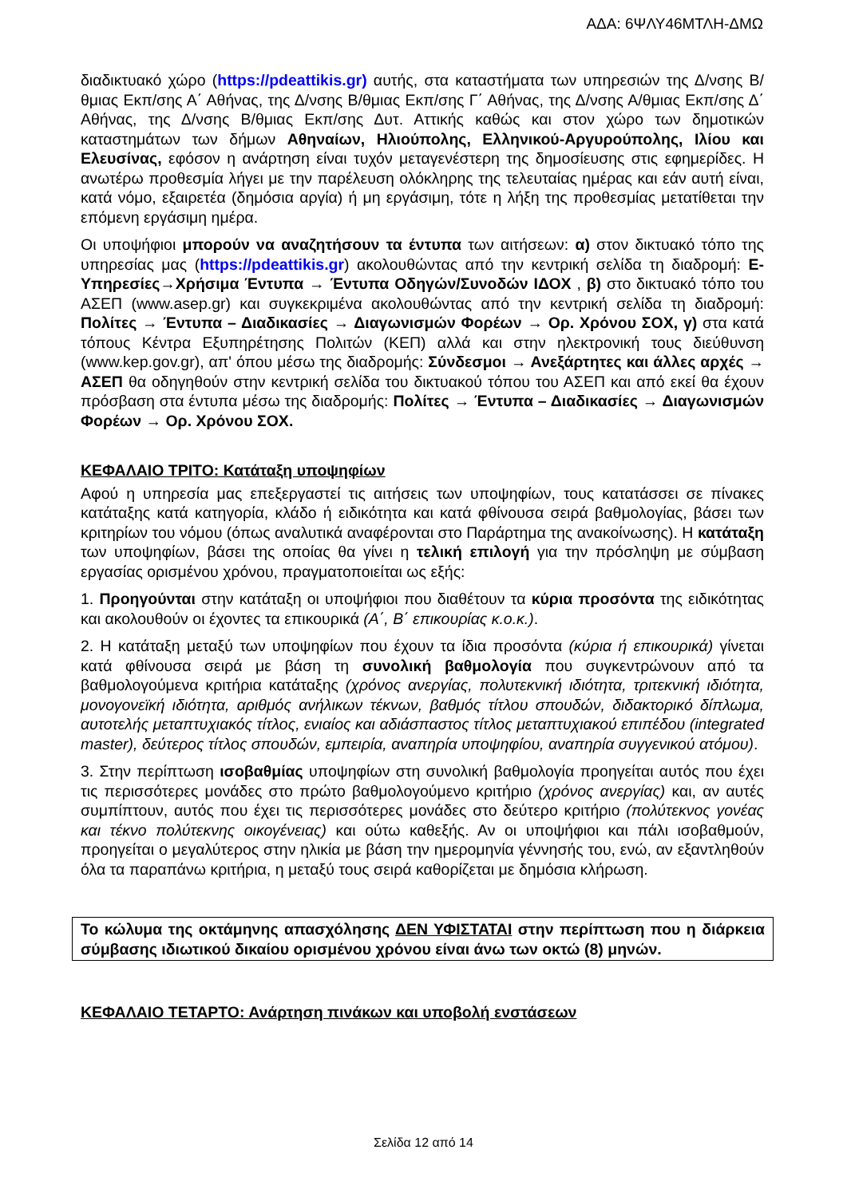ΑΔΑ: 6ΨΛΥ46ΜΤΛΗ-ΔΜΩ
διαδικτυακό χώρο (https://pdeattikis.gr) αυτής, στα καταστήματα των υπηρεσιών της Δ/νσης Β/θμιας Εκπ/σης Α΄ Αθήνας, της Δ/νσης Β/θμιας Εκπ/σης Γ΄ Αθήνας, της Δ/νσης Α/θμιας Εκπ/σης Δ΄ Αθήνας, της Δ/νσης Β/θμιας Εκπ/σης Δυτ. Αττικής καθώς και στον χώρο των δημοτικών καταστημάτων των δήμων Αθηναίων, Ηλιούπολης, Ελληνικού-Αργυρούπολης, Ιλίου και Ελευσίνας, εφόσον η ανάρτηση είναι τυχόν μεταγενέστερη της δημοσίευσης στις εφημερίδες. Η ανωτέρω προθεσμία λήγει με την παρέλευση ολόκληρης της τελευταίας ημέρας και εάν αυτή είναι, κατά νόμο, εξαιρετέα (δημόσια αργία) ή μη εργάσιμη, τότε η λήξη της προθεσμίας μετατίθεται την επόμενη εργάσιμη ημέρα.
Οι υποψήφιοι μπορούν να αναζητήσουν τα έντυπα των αιτήσεων: α) στον δικτυακό τόπο της υπηρεσίας μας (https://pdeattikis.gr) ακολουθώντας από την κεντρική σελίδα τη διαδρομή: Ε-Υπηρεσίες→Χρήσιμα Έντυπα → Έντυπα Οδηγών/Συνοδών ΙΔΟΧ , β) στο δικτυακό τόπο του ΑΣΕΠ (www.asep.gr) και συγκεκριμένα ακολουθώντας από την κεντρική σελίδα τη διαδρομή: Πολίτες → Έντυπα – Διαδικασίες → Διαγωνισμών Φορέων → Ορ. Χρόνου ΣΟΧ, γ) στα κατά τόπους Κέντρα Εξυπηρέτησης Πολιτών (ΚΕΠ) αλλά και στην ηλεκτρονική τους διεύθυνση (www.kep.gov.gr), απ' όπου μέσω της διαδρομής: Σύνδεσμοι → Ανεξάρτητες και άλλες αρχές → ΑΣΕΠ θα οδηγηθούν στην κεντρική σελίδα του δικτυακού τόπου του ΑΣΕΠ και από εκεί θα έχουν πρόσβαση στα έντυπα μέσω της διαδρομής: Πολίτες → Έντυπα – Διαδικασίες → Διαγωνισμών Φορέων → Ορ. Χρόνου ΣΟΧ.
ΚΕΦΑΛΑΙΟ ΤΡΙΤΟ: Κατάταξη υποψηφίων
Αφού η υπηρεσία μας επεξεργαστεί τις αιτήσεις των υποψηφίων, τους κατατάσσει σε πίνακες κατάταξης κατά κατηγορία, κλάδο ή ειδικότητα και κατά φθίνουσα σειρά βαθμολογίας, βάσει των κριτηρίων του νόμου (όπως αναλυτικά αναφέρονται στο Παράρτημα της ανακοίνωσης). Η κατάταξη των υποψηφίων, βάσει της οποίας θα γίνει η τελική επιλογή για την πρόσληψη με σύμβαση εργασίας ορισμένου χρόνου, πραγματοποιείται ως εξής:
1. Προηγούνται στην κατάταξη οι υποψήφιοι που διαθέτουν τα κύρια προσόντα της ειδικότητας και ακολουθούν οι έχοντες τα επικουρικά (Α΄, Β΄ επικουρίας κ.ο.κ.).
2. Η κατάταξη μεταξύ των υποψηφίων που έχουν τα ίδια προσόντα (κύρια ή επικουρικά) γίνεται κατά φθίνουσα σειρά με βάση τη συνολική βαθμολογία που συγκεντρώνουν από τα βαθμολογούμενα κριτήρια κατάταξης (χρόνος ανεργίας, πολυτεκνική ιδιότητα, τριτεκνική ιδιότητα, μονογονεϊκή ιδιότητα, αριθμός ανήλικων τέκνων, βαθμός τίτλου σπουδών, διδακτορικό δίπλωμα, αυτοτελής μεταπτυχιακός τίτλος, ενιαίος και αδιάσπαστος τίτλος μεταπτυχιακού επιπέδου (integrated master), δεύτερος τίτλος σπουδών, εμπειρία, αναπηρία υποψηφίου, αναπηρία συγγενικού ατόμου).
3. Στην περίπτωση ισοβαθμίας υποψηφίων στη συνολική βαθμολογία προηγείται αυτός που έχει τις περισσότερες μονάδες στο πρώτο βαθμολογούμενο κριτήριο (χρόνος ανεργίας) και, αν αυτές συμπίπτουν, αυτός που έχει τις περισσότερες μονάδες στο δεύτερο κριτήριο (πολύτεκνος γονέας και τέκνο πολύτεκνης οικογένειας) και ούτω καθεξής. Αν οι υποψήφιοι και πάλι ισοβαθμούν, προηγείται ο μεγαλύτερος στην ηλικία με βάση την ημερομηνία γέννησής του, ενώ, αν εξαντληθούν όλα τα παραπάνω κριτήρια, η μεταξύ τους σειρά καθορίζεται με δημόσια κλήρωση.
Το κώλυμα της οκτάμηνης απασχόλησης ΔΕΝ ΥΦΙΣΤΑΤΑΙ στην περίπτωση που η διάρκεια σύμβασης ιδιωτικού δικαίου ορισμένου χρόνου είναι άνω των οκτώ (8) μηνών.
ΚΕΦΑΛΑΙΟ ΤΕΤΑΡΤΟ: Ανάρτηση πινάκων και υποβολή ενστάσεων
Σελίδα 12 από 14